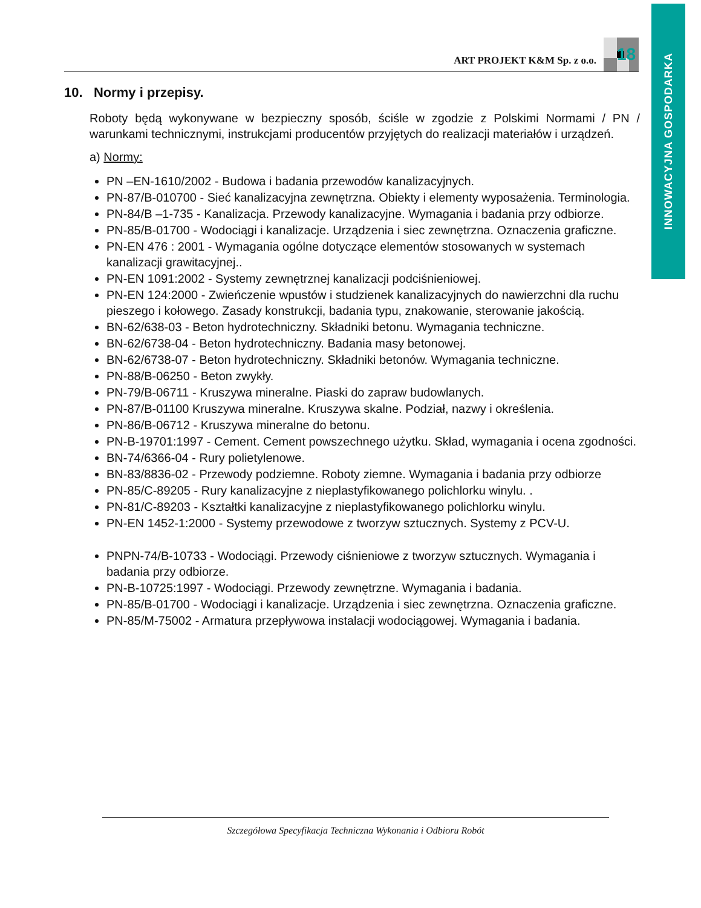INNOWACYJNA GOSPODARKA
ART PROJEKT K&M Sp. z o.o.
18
10. Normy i przepisy.
Roboty będą wykonywane w bezpieczny sposób, ściśle w zgodzie z Polskimi Normami / PN / warunkami technicznymi, instrukcjami producentów przyjętych do realizacji materia­łów i urządzeń.
a) Normy:
PN –EN-1610/2002 - Budowa i badania przewodów kanalizacyjnych.
PN-87/B-010700 - Sieć kanalizacyjna zewnętrzna. Obiekty i elementy wyposażenia. Terminologia.
PN-84/B –1-735 - Kanalizacja. Przewody kanalizacyjne. Wymagania i badania przy odbiorze.
PN-85/B-01700 - Wodociągi i kanalizacje. Urządzenia i siec zewnętrzna. Oznaczenia graficzne.
PN-EN 476 : 2001 - Wymagania ogólne dotyczące elementów stosowanych w sys­temach kanalizacji grawitacyjnej..
PN-EN 1091:2002 - Systemy zewnętrznej kanalizacji podciśnieniowej.
PN-EN 124:2000 - Zwieńczenie wpustów i studzienek kanalizacyjnych do nawierzchni dla ruchu pieszego i kołowego. Zasady konstrukcji, badania typu, znakowanie, sterowa­nie jakością.
BN-62/638-03 - Beton hydrotechniczny. Składniki betonu. Wymagania techniczne.
BN-62/6738-04 - Beton hydrotechniczny. Badania masy betonowej.
BN-62/6738-07 - Beton hydrotechniczny. Składniki betonów. Wymagania techniczne.
PN-88/B-06250 - Beton zwykły.
PN-79/B-06711 - Kruszywa mineralne. Piaski do zapraw budowlanych.
PN-87/B-01100 Kruszywa mineralne. Kruszywa skalne. Podział, nazwy i określenia.
PN-86/B-06712 - Kruszywa mineralne do betonu.
PN-B-19701:1997 - Cement. Cement powszechnego użytku. Skład, wymagania i ocena zgodności.
BN-74/6366-04 - Rury polietylenowe.
BN-83/8836-02 - Przewody podziemne. Roboty ziemne. Wymagania i badania przy odbiorze
PN-85/C-89205 - Rury kanalizacyjne z nieplastyfikowanego polichlorku winylu. .
PN-81/C-89203 - Kształtki kanalizacyjne z nieplastyfikowanego polichlorku winylu.
PN-EN 1452-1:2000 - Systemy przewodowe z tworzyw sztucznych. Systemy z PCV-U.
PNPN-74/B-10733 - Wodociągi. Przewody ciśnieniowe z tworzyw sztucznych. Wyma­gania i badania przy odbiorze.
PN-B-10725:1997 - Wodociągi. Przewody zewnętrzne. Wymagania i badania.
PN-85/B-01700 - Wodociągi i kanalizacje. Urządzenia i siec zewnętrzna. Oznaczenia graficzne.
PN-85/M-75002 - Armatura przepływowa instalacji wodociągowej. Wymagania i bada­nia.
Szczegółowa Specyfikacja Techniczna Wykonania i Odbioru Robót